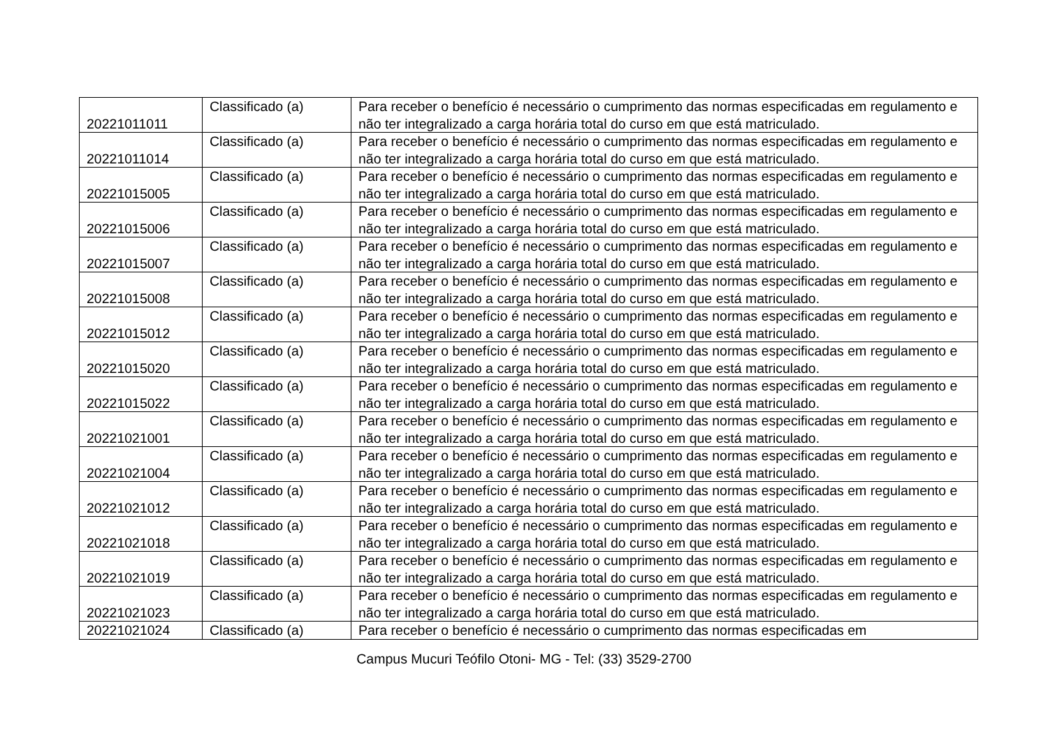| 20221011011 | Classificado (a) | Para receber o benefício é necessário o cumprimento das normas especificadas em regulamento e não ter integralizado a carga horária total do curso em que está matriculado. |
| 20221011014 | Classificado (a) | Para receber o benefício é necessário o cumprimento das normas especificadas em regulamento e não ter integralizado a carga horária total do curso em que está matriculado. |
| 20221015005 | Classificado (a) | Para receber o benefício é necessário o cumprimento das normas especificadas em regulamento e não ter integralizado a carga horária total do curso em que está matriculado. |
| 20221015006 | Classificado (a) | Para receber o benefício é necessário o cumprimento das normas especificadas em regulamento e não ter integralizado a carga horária total do curso em que está matriculado. |
| 20221015007 | Classificado (a) | Para receber o benefício é necessário o cumprimento das normas especificadas em regulamento e não ter integralizado a carga horária total do curso em que está matriculado. |
| 20221015008 | Classificado (a) | Para receber o benefício é necessário o cumprimento das normas especificadas em regulamento e não ter integralizado a carga horária total do curso em que está matriculado. |
| 20221015012 | Classificado (a) | Para receber o benefício é necessário o cumprimento das normas especificadas em regulamento e não ter integralizado a carga horária total do curso em que está matriculado. |
| 20221015020 | Classificado (a) | Para receber o benefício é necessário o cumprimento das normas especificadas em regulamento e não ter integralizado a carga horária total do curso em que está matriculado. |
| 20221015022 | Classificado (a) | Para receber o benefício é necessário o cumprimento das normas especificadas em regulamento e não ter integralizado a carga horária total do curso em que está matriculado. |
| 20221021001 | Classificado (a) | Para receber o benefício é necessário o cumprimento das normas especificadas em regulamento e não ter integralizado a carga horária total do curso em que está matriculado. |
| 20221021004 | Classificado (a) | Para receber o benefício é necessário o cumprimento das normas especificadas em regulamento e não ter integralizado a carga horária total do curso em que está matriculado. |
| 20221021012 | Classificado (a) | Para receber o benefício é necessário o cumprimento das normas especificadas em regulamento e não ter integralizado a carga horária total do curso em que está matriculado. |
| 20221021018 | Classificado (a) | Para receber o benefício é necessário o cumprimento das normas especificadas em regulamento e não ter integralizado a carga horária total do curso em que está matriculado. |
| 20221021019 | Classificado (a) | Para receber o benefício é necessário o cumprimento das normas especificadas em regulamento e não ter integralizado a carga horária total do curso em que está matriculado. |
| 20221021023 | Classificado (a) | Para receber o benefício é necessário o cumprimento das normas especificadas em regulamento e não ter integralizado a carga horária total do curso em que está matriculado. |
| 20221021024 | Classificado (a) | Para receber o benefício é necessário o cumprimento das normas especificadas em |
Campus Mucuri Teófilo Otoni- MG - Tel: (33) 3529-2700